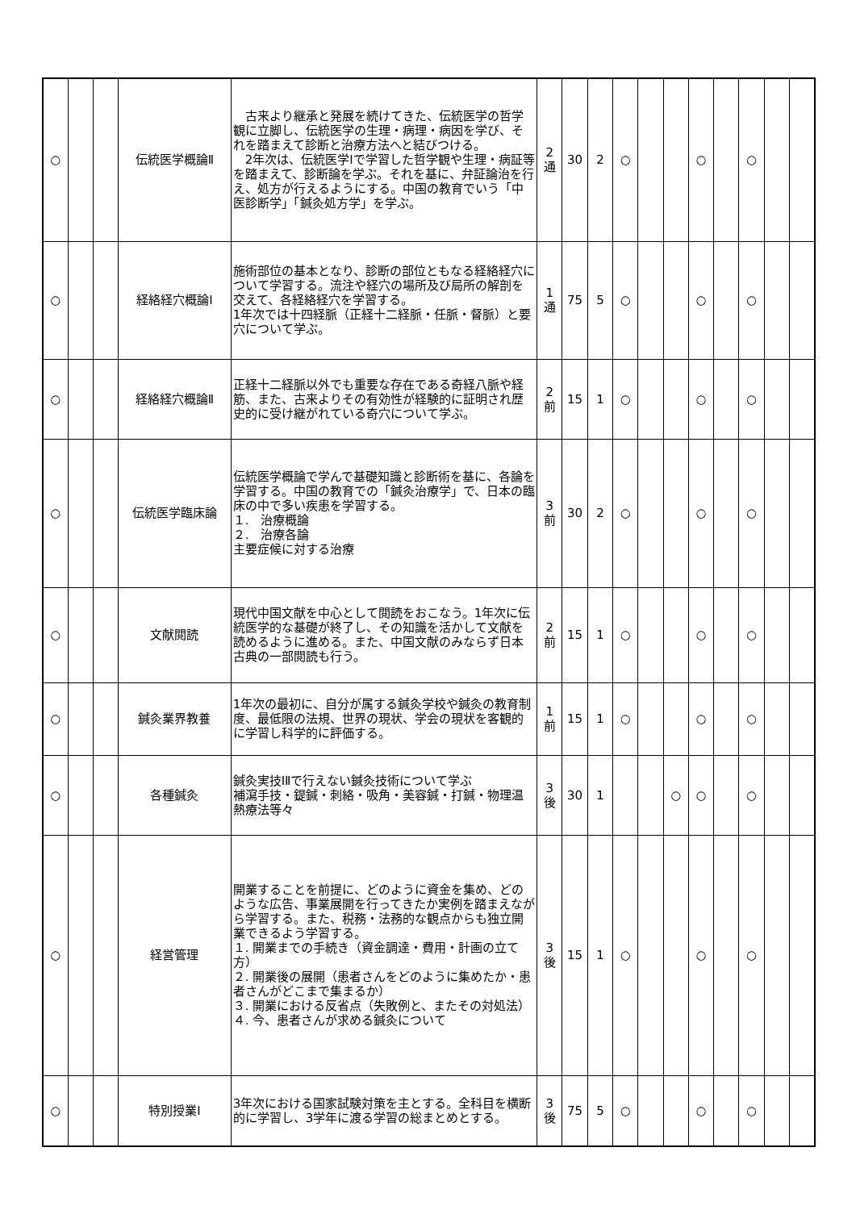| ○ | | | 伝統医学概論Ⅱ | 古来より継承と発展を続けてきた、伝統医学の哲学観に立脚し、伝統医学の生理・病理・病因を学び、それを踏まえて診断と治療方法へと結びつける。 2年次は、伝統医学Ⅰで学習した哲学観や生理・病証等を踏まえて、診断論を学ぶ。それを基に、弁証論治を行え、処方が行えるようにする。中国の教育でいう「中医診断学」「鍼灸処方学」を学ぶ。 | 2 通 | 30 | 2 | ○ | | | ○ | | ○ | | |
| ○ | | | 経絡経穴概論Ⅰ | 施術部位の基本となり、診断の部位ともなる経絡経穴について学習する。流注や経穴の場所及び局所の解剖を交えて、各経絡経穴を学習する。 1年次では十四経脈（正経十二経脈・任脈・督脈）と要穴について学ぶ。 | 1 通 | 75 | 5 | ○ | | | ○ | | ○ | | |
| ○ | | | 経絡経穴概論Ⅱ | 正経十二経脈以外でも重要な存在である奇経八脈や経筋、また、古来よりその有効性が経験的に証明され歴史的に受け継がれている奇穴について学ぶ。 | 2 前 | 15 | 1 | ○ | | | ○ | | ○ | | |
| ○ | | | 伝統医学臨床論 | 伝統医学概論で学んで基礎知識と診断術を基に、各論を学習する。中国の教育での「鍼灸治療学」で、日本の臨床の中で多い疾患を学習する。 １. 治療概論 ２. 治療各論 主要症候に対する治療 | 3 前 | 30 | 2 | ○ | | | ○ | | ○ | | |
| ○ | | | 文献閲読 | 現代中国文献を中心として閲読をおこなう。1年次に伝統医学的な基礎が終了し、その知識を活かして文献を読めるように進める。また、中国文献のみならず日本古典の一部閲読も行う。 | 2 前 | 15 | 1 | ○ | | | ○ | | ○ | | |
| ○ | | | 鍼灸業界教養 | 1年次の最初に、自分が属する鍼灸学校や鍼灸の教育制度、最低限の法規、世界の現状、学会の現状を客観的に学習し科学的に評価する。 | 1 前 | 15 | 1 | ○ | | | ○ | | ○ | | |
| ○ | | | 各種鍼灸 | 鍼灸実技ⅠⅡで行えない鍼灸技術について学ぶ 補瀉手技・鍉鍼・刺絡・吸角・美容鍼・打鍼・物理温熱療法等々 | 3 後 | 30 | 1 | | | ○ | ○ | | ○ | | |
| ○ | | | 経営管理 | 開業することを前提に、どのように資金を集め、どのような広告、事業展開を行ってきたか実例を踏まえながら学習する。また、税務・法務的な観点からも独立開業できるよう学習する。 １. 開業までの手続き（資金調達・費用・計画の立て方） ２. 開業後の展開（患者さんをどのように集めたか・患者さんがどこまで集まるか） ３. 開業における反省点（失敗例と、またその対処法） ４. 今、患者さんが求める鍼灸について | 3 後 | 15 | 1 | ○ | | | ○ | | ○ | | |
| ○ | | | 特別授業Ⅰ | 3年次における国家試験対策を主とする。全科目を横断的に学習し、3学年に渡る学習の総まとめとする。 | 3 後 | 75 | 5 | ○ | | | ○ | | ○ | | |